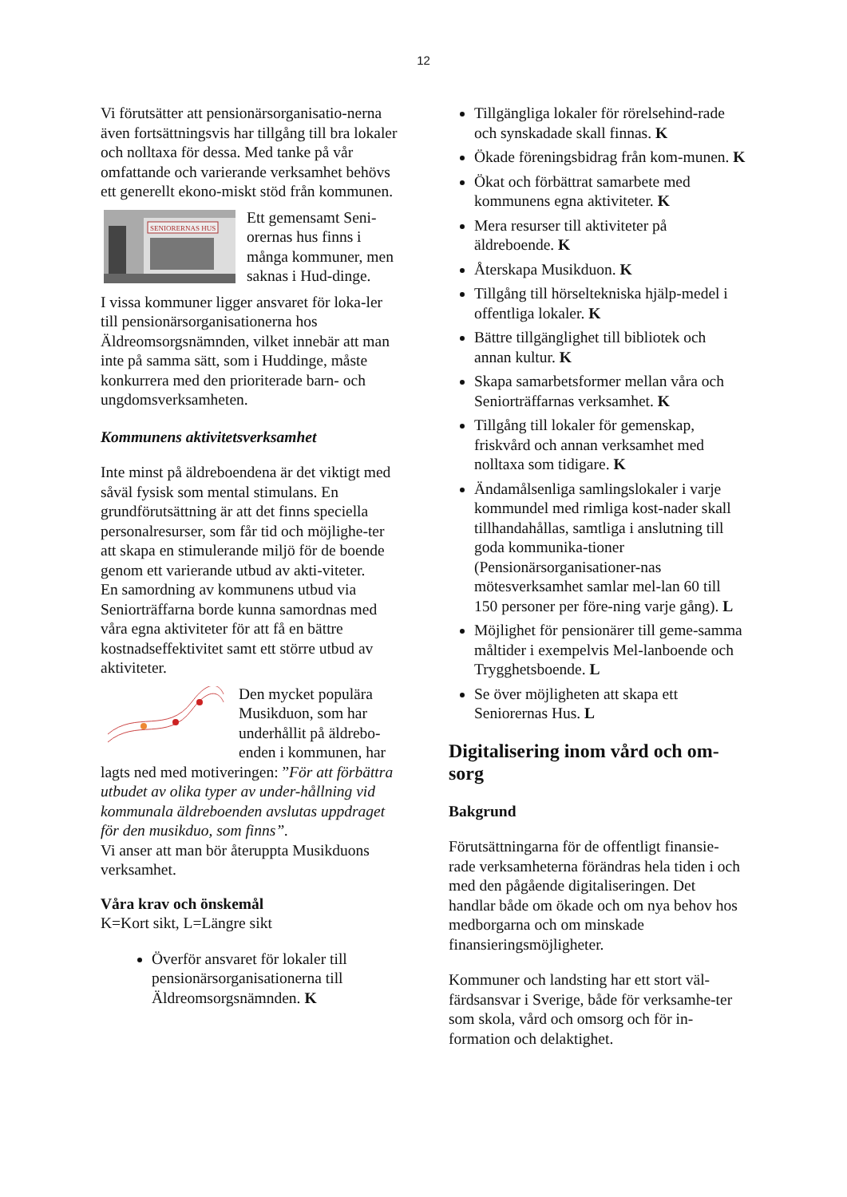12
Vi förutsätter att pensionärsorganisatio-nerna även fortsättningsvis har tillgång till bra lokaler och nolltaxa för dessa. Med tanke på vår omfattande och varierande verksamhet behövs ett generellt ekono-miskt stöd från kommunen.
SENIORERNAS HUS
Ett gemensamt Seni-orernas hus finns i många kommuner, men saknas i Hud-dinge.
I vissa kommuner ligger ansvaret för loka-ler till pensionärsorganisationerna hos Äldreomsorgsnämnden, vilket innebär att man inte på samma sätt, som i Huddinge, måste konkurrera med den prioriterade barn- och ungdomsverksamheten.
Kommunens aktivitetsverksamhet
Inte minst på äldreboendena är det viktigt med såväl fysisk som mental stimulans. En grundförutsättning är att det finns speciella personalresurser, som får tid och möjlighe-ter att skapa en stimulerande miljö för de boende genom ett varierande utbud av akti-viteter.
En samordning av kommunens utbud via Seniorträffarna borde kunna samordnas med våra egna aktiviteter för att få en bättre kostnadseffektivitet samt ett större utbud av aktiviteter.
Den mycket populära Musikduon, som har underhållit på äldrebo-enden i kommunen, har lagts ned med motiveringen: ”För att förbättra utbudet av olika typer av under-hållning vid kommunala äldreboenden avslutas uppdraget för den musikduo, som finns”.
Vi anser att man bör återuppta Musikduons verksamhet.
Våra krav och önskemål
K=Kort sikt, L=Längre sikt
Överför ansvaret för lokaler till pensionärsorganisationerna till Äldreomsorgsnämnden. K
Tillgängliga lokaler för rörelsehind-rade och synskadade skall finnas. K
Ökade föreningsbidrag från kom-munen. K
Ökat och förbättrat samarbete med kommunens egna aktiviteter. K
Mera resurser till aktiviteter på äldreboende. K
Återskapa Musikduon. K
Tillgång till hörseltekniska hjälp-medel i offentliga lokaler. K
Bättre tillgänglighet till bibliotek och annan kultur. K
Skapa samarbetsformer mellan våra och Seniorträffarnas verksamhet. K
Tillgång till lokaler för gemenskap, friskvård och annan verksamhet med nolltaxa som tidigare. K
Ändamålsenliga samlingslokaler i varje kommundel med rimliga kost-nader skall tillhandahållas, samtliga i anslutning till goda kommunika-tioner (Pensionärsorganisationer-nas mötesverksamhet samlar mel-lan 60 till 150 personer per före-ning varje gång). L
Möjlighet för pensionärer till geme-samma måltider i exempelvis Mel-lanboende och Trygghetsboende. L
Se över möjligheten att skapa ett Seniorernas Hus. L
Digitalisering inom vård och om-sorg
Bakgrund
Förutsättningarna för de offentligt finansie-rade verksamheterna förändras hela tiden i och med den pågående digitaliseringen. Det handlar både om ökade och om nya behov hos medborgarna och om minskade finansieringsmöjligheter.
Kommuner och landsting har ett stort väl-färdsansvar i Sverige, både för verksamhe-ter som skola, vård och omsorg och för in-formation och delaktighet.